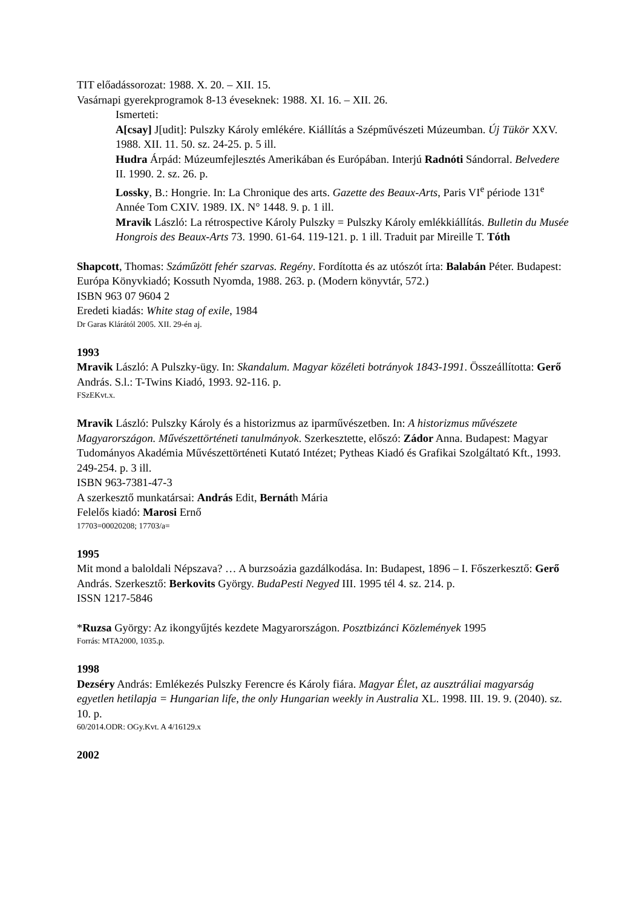TIT előadássorozat: 1988. X. 20. – XII. 15.
Vasárnapi gyerekprogramok 8-13 éveseknek: 1988. XI. 16. – XII. 26.
Ismerteti:
A[csay] J[udit]: Pulszky Károly emlékére. Kiállítás a Szépművészeti Múzeumban. Új Tükör XXV. 1988. XII. 11. 50. sz. 24-25. p. 5 ill.
Hudra Árpád: Múzeumfejlesztés Amerikában és Európában. Interjú Radnóti Sándorral. Belvedere II. 1990. 2. sz. 26. p.
Lossky, B.: Hongrie. In: La Chronique des arts. Gazette des Beaux-Arts, Paris VI<sup>e</sup> période 131<sup>e</sup> Année Tom CXIV. 1989. IX. N° 1448. 9. p. 1 ill.
Mravik László: La rétrospective Károly Pulszky = Pulszky Károly emlékkiállítás. Bulletin du Musée Hongrois des Beaux-Arts 73. 1990. 61-64. 119-121. p. 1 ill. Traduit par Mireille T. Tóth
Shapcott, Thomas: Száműzött fehér szarvas. Regény. Fordította és az utószót írta: Balabán Péter. Budapest: Európa Könyvkiadó; Kossuth Nyomda, 1988. 263. p. (Modern könyvtár, 572.)
ISBN 963 07 9604 2
Eredeti kiadás: White stag of exile, 1984
Dr Garas Klárától 2005. XII. 29-én aj.
1993
Mravik László: A Pulszky-ügy. In: Skandalum. Magyar közéleti botrányok 1843-1991. Összeállította: Gerő András. S.l.: T-Twins Kiadó, 1993. 92-116. p.
FSzEKvt.x.
Mravik László: Pulszky Károly és a historizmus az iparművészetben. In: A historizmus művészete Magyarországon. Művészettörténeti tanulmányok. Szerkesztette, előszó: Zádor Anna. Budapest: Magyar Tudományos Akadémia Művészettörténeti Kutató Intézet; Pytheas Kiadó és Grafikai Szolgáltató Kft., 1993. 249-254. p. 3 ill.
ISBN 963-7381-47-3
A szerkesztő munkatársai: András Edit, Bernáth Mária
Felelős kiadó: Marosi Ernő
17703=00020208; 17703/a=
1995
Mit mond a baloldali Népszava? … A burzsoázia gazdálkodása. In: Budapest, 1896 – I. Főszerkesztő: Gerő András. Szerkesztő: Berkovits György. BudaPesti Negyed III. 1995 tél 4. sz. 214. p.
ISSN 1217-5846
*Ruzsa György: Az ikongyűjtés kezdete Magyarországon. Posztbizánci Közlemények 1995
Forrás: MTA2000, 1035.p.
1998
Dezséry András: Emlékezés Pulszky Ferencre és Károly fiára. Magyar Élet, az ausztráliai magyarság egyetlen hetilapja = Hungarian life, the only Hungarian weekly in Australia XL. 1998. III. 19. 9. (2040). sz. 10. p.
60/2014.ODR: OGy.Kvt. A 4/16129.x
2002